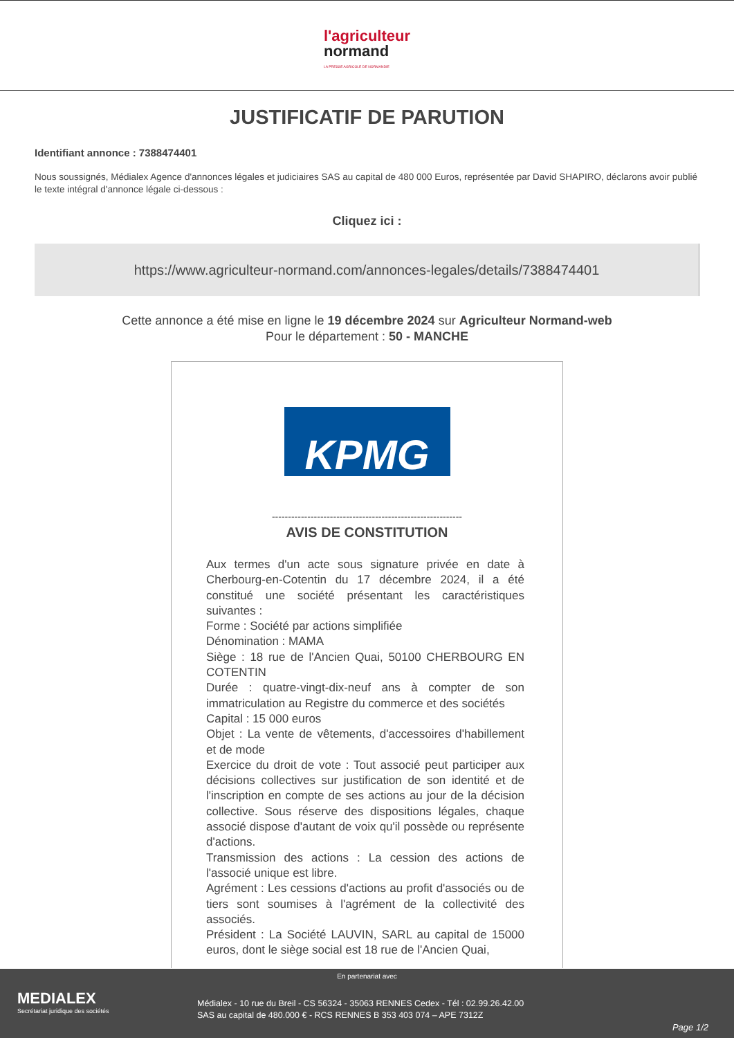l'agriculteur
normand
LA PRESSE AGRICOLE DE NORMANDIE
JUSTIFICATIF DE PARUTION
Identifiant annonce : 7388474401
Nous soussignés, Médialex Agence d'annonces légales et judiciaires SAS au capital de 480 000 Euros, représentée par David SHAPIRO, déclarons avoir publié le texte intégral d'annonce légale ci-dessous :
Cliquez ici :
https://www.agriculteur-normand.com/annonces-legales/details/7388474401
Cette annonce a été mise en ligne le 19 décembre 2024 sur Agriculteur Normand-web
Pour le département : 50 - MANCHE
KPMG
-----------------------------------------------------------
AVIS DE CONSTITUTION
Aux termes d'un acte sous signature privée en date à Cherbourg-en-Cotentin du 17 décembre 2024, il a été constitué une société présentant les caractéristiques suivantes :
Forme : Société par actions simplifiée
Dénomination : MAMA
Siège : 18 rue de l'Ancien Quai, 50100 CHERBOURG EN COTENTIN
Durée : quatre-vingt-dix-neuf ans à compter de son immatriculation au Registre du commerce et des sociétés
Capital : 15 000 euros
Objet : La vente de vêtements, d'accessoires d'habillement et de mode
Exercice du droit de vote : Tout associé peut participer aux décisions collectives sur justification de son identité et de l'inscription en compte de ses actions au jour de la décision collective. Sous réserve des dispositions légales, chaque associé dispose d'autant de voix qu'il possède ou représente d'actions.
Transmission des actions : La cession des actions de l'associé unique est libre.
Agrément : Les cessions d'actions au profit d'associés ou de tiers sont soumises à l'agrément de la collectivité des associés.
Président : La Société LAUVIN, SARL au capital de 15000 euros, dont le siège social est 18 rue de l'Ancien Quai,
En partenariat avec
MEDIALEX
Secrétariat juridique des sociétés
Médialex - 10 rue du Breil - CS 56324 - 35063 RENNES Cedex - Tél : 02.99.26.42.00
SAS au capital de 480.000 € - RCS RENNES B 353 403 074 – APE 7312Z
Page 1/2